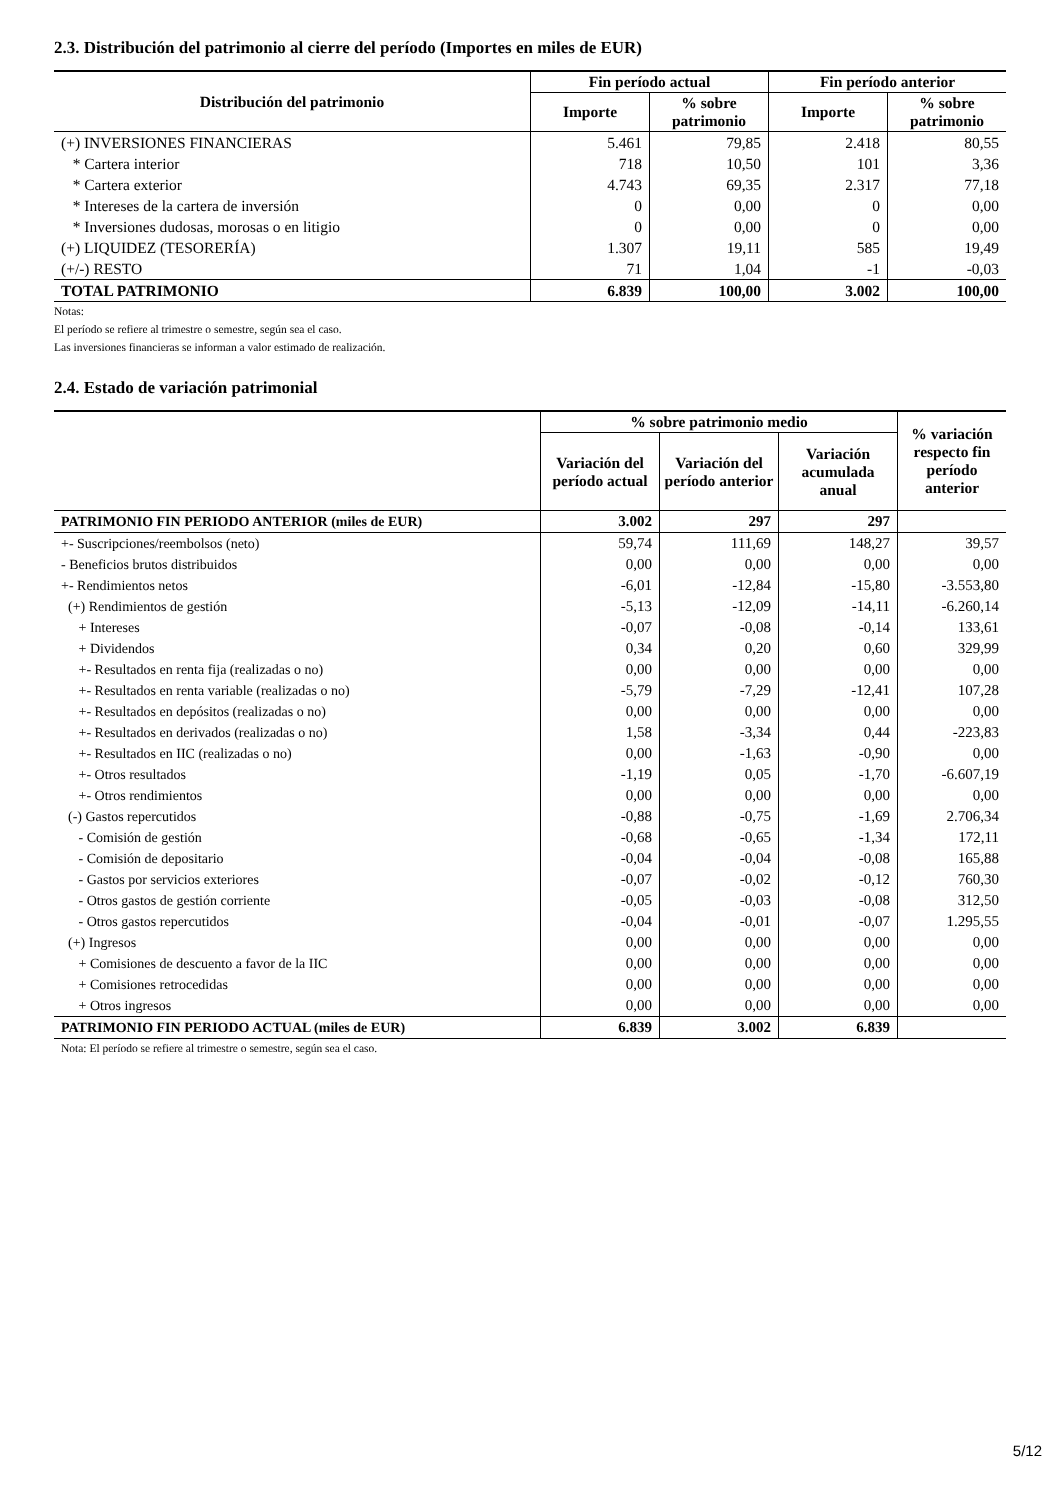2.3. Distribución del patrimonio al cierre del período (Importes en miles de EUR)
| Distribución del patrimonio | Fin período actual | | Fin período anterior | |
| --- | --- | --- | --- | --- |
| | Importe | % sobre patrimonio | Importe | % sobre patrimonio |
| (+) INVERSIONES FINANCIERAS | 5.461 | 79,85 | 2.418 | 80,55 |
| * Cartera interior | 718 | 10,50 | 101 | 3,36 |
| * Cartera exterior | 4.743 | 69,35 | 2.317 | 77,18 |
| * Intereses de la cartera de inversión | 0 | 0,00 | 0 | 0,00 |
| * Inversiones dudosas, morosas o en litigio | 0 | 0,00 | 0 | 0,00 |
| (+) LIQUIDEZ (TESORERÍA) | 1.307 | 19,11 | 585 | 19,49 |
| (+/-) RESTO | 71 | 1,04 | -1 | -0,03 |
| TOTAL PATRIMONIO | 6.839 | 100,00 | 3.002 | 100,00 |
Notas:
El período se refiere al trimestre o semestre, según sea el caso.
Las inversiones financieras se informan a valor estimado de realización.
2.4. Estado de variación patrimonial
| | % sobre patrimonio medio | | | % variación respecto fin período anterior |
| --- | --- | --- | --- | --- |
| | Variación del período actual | Variación del período anterior | Variación acumulada anual | |
| PATRIMONIO FIN PERIODO ANTERIOR (miles de EUR) | 3.002 | 297 | 297 | |
| +- Suscripciones/reembolsos (neto) | 59,74 | 111,69 | 148,27 | 39,57 |
| - Beneficios brutos distribuidos | 0,00 | 0,00 | 0,00 | 0,00 |
| +- Rendimientos netos | -6,01 | -12,84 | -15,80 | -3.553,80 |
| (+) Rendimientos de gestión | -5,13 | -12,09 | -14,11 | -6.260,14 |
| + Intereses | -0,07 | -0,08 | -0,14 | 133,61 |
| + Dividendos | 0,34 | 0,20 | 0,60 | 329,99 |
| +- Resultados en renta fija (realizadas o no) | 0,00 | 0,00 | 0,00 | 0,00 |
| +- Resultados en renta variable (realizadas o no) | -5,79 | -7,29 | -12,41 | 107,28 |
| +- Resultados en depósitos (realizadas o no) | 0,00 | 0,00 | 0,00 | 0,00 |
| +- Resultados en derivados (realizadas o no) | 1,58 | -3,34 | 0,44 | -223,83 |
| +- Resultados en IIC (realizadas o no) | 0,00 | -1,63 | -0,90 | 0,00 |
| +- Otros resultados | -1,19 | 0,05 | -1,70 | -6.607,19 |
| +- Otros rendimientos | 0,00 | 0,00 | 0,00 | 0,00 |
| (-) Gastos repercutidos | -0,88 | -0,75 | -1,69 | 2.706,34 |
| - Comisión de gestión | -0,68 | -0,65 | -1,34 | 172,11 |
| - Comisión de depositario | -0,04 | -0,04 | -0,08 | 165,88 |
| - Gastos por servicios exteriores | -0,07 | -0,02 | -0,12 | 760,30 |
| - Otros gastos de gestión corriente | -0,05 | -0,03 | -0,08 | 312,50 |
| - Otros gastos repercutidos | -0,04 | -0,01 | -0,07 | 1.295,55 |
| (+) Ingresos | 0,00 | 0,00 | 0,00 | 0,00 |
| + Comisiones de descuento a favor de la IIC | 0,00 | 0,00 | 0,00 | 0,00 |
| + Comisiones retrocedidas | 0,00 | 0,00 | 0,00 | 0,00 |
| + Otros ingresos | 0,00 | 0,00 | 0,00 | 0,00 |
| PATRIMONIO FIN PERIODO ACTUAL (miles de EUR) | 6.839 | 3.002 | 6.839 | |
Nota: El período se refiere al trimestre o semestre, según sea el caso.
5/12